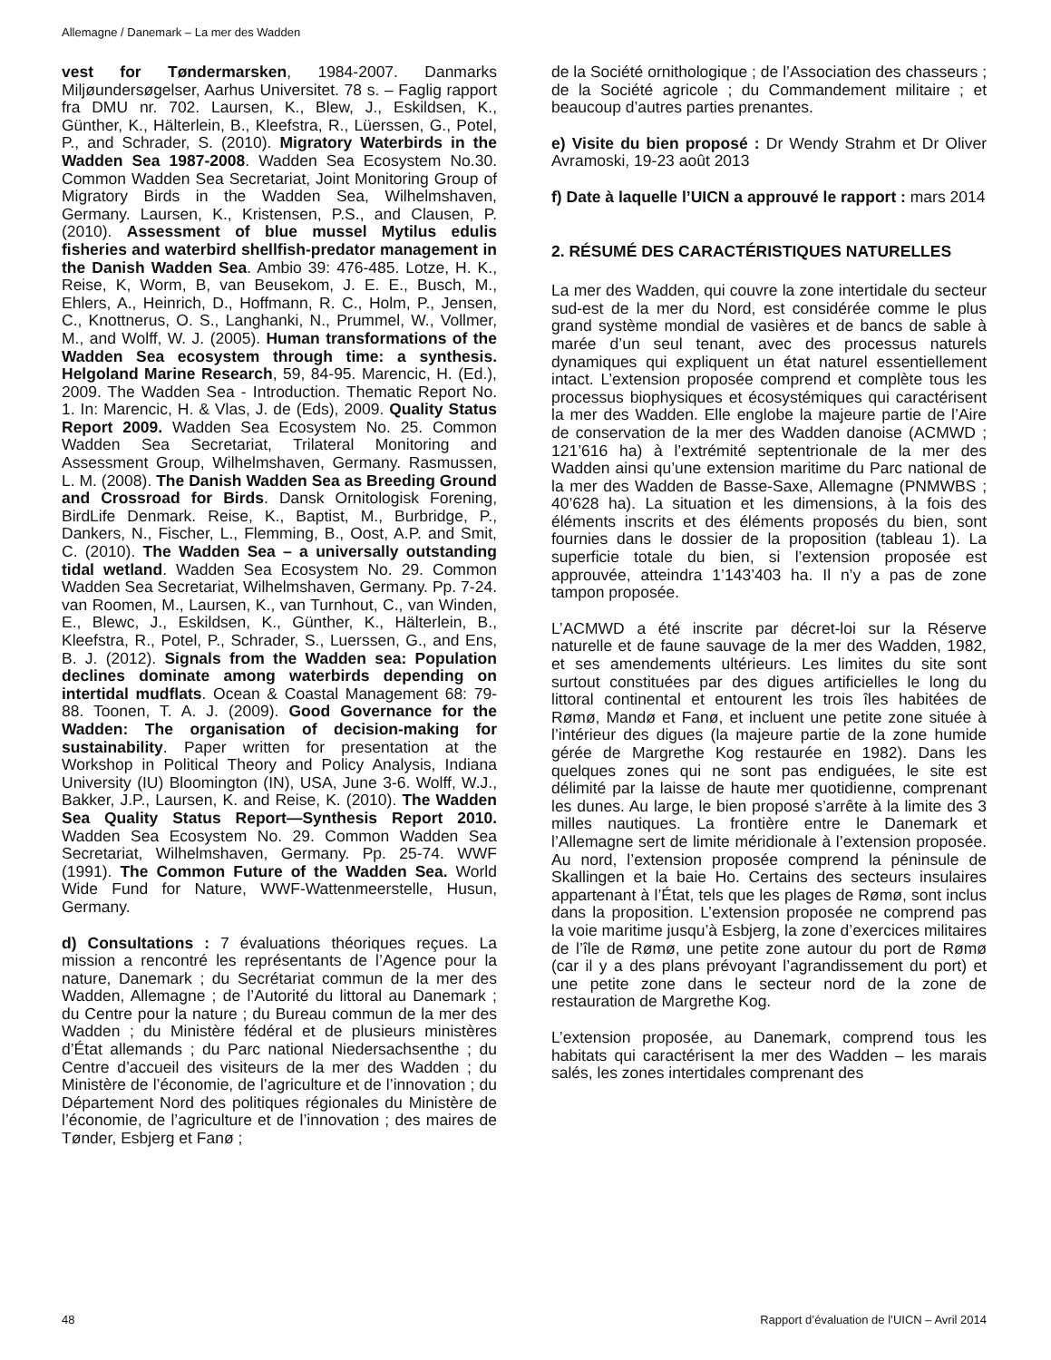Allemagne / Danemark – La mer des Wadden
vest for Tøndermarsken, 1984-2007. Danmarks Miljøundersøgelser, Aarhus Universitet. 78 s. – Faglig rapport fra DMU nr. 702. Laursen, K., Blew, J., Eskildsen, K., Günther, K., Hälterlein, B., Kleefstra, R., Lüerssen, G., Potel, P., and Schrader, S. (2010). Migratory Waterbirds in the Wadden Sea 1987-2008. Wadden Sea Ecosystem No.30. Common Wadden Sea Secretariat, Joint Monitoring Group of Migratory Birds in the Wadden Sea, Wilhelmshaven, Germany. Laursen, K., Kristensen, P.S., and Clausen, P. (2010). Assessment of blue mussel Mytilus edulis fisheries and waterbird shellfish-predator management in the Danish Wadden Sea. Ambio 39: 476-485. Lotze, H. K., Reise, K, Worm, B, van Beusekom, J. E. E., Busch, M., Ehlers, A., Heinrich, D., Hoffmann, R. C., Holm, P., Jensen, C., Knottnerus, O. S., Langhanki, N., Prummel, W., Vollmer, M., and Wolff, W. J. (2005). Human transformations of the Wadden Sea ecosystem through time: a synthesis. Helgoland Marine Research, 59, 84-95. Marencic, H. (Ed.), 2009. The Wadden Sea - Introduction. Thematic Report No. 1. In: Marencic, H. & Vlas, J. de (Eds), 2009. Quality Status Report 2009. Wadden Sea Ecosystem No. 25. Common Wadden Sea Secretariat, Trilateral Monitoring and Assessment Group, Wilhelmshaven, Germany. Rasmussen, L. M. (2008). The Danish Wadden Sea as Breeding Ground and Crossroad for Birds. Dansk Ornitologisk Forening, BirdLife Denmark. Reise, K., Baptist, M., Burbridge, P., Dankers, N., Fischer, L., Flemming, B., Oost, A.P. and Smit, C. (2010). The Wadden Sea – a universally outstanding tidal wetland. Wadden Sea Ecosystem No. 29. Common Wadden Sea Secretariat, Wilhelmshaven, Germany. Pp. 7-24. van Roomen, M., Laursen, K., van Turnhout, C., van Winden, E., Blewc, J., Eskildsen, K., Günther, K., Hälterlein, B., Kleefstra, R., Potel, P., Schrader, S., Luerssen, G., and Ens, B. J. (2012). Signals from the Wadden sea: Population declines dominate among waterbirds depending on intertidal mudflats. Ocean & Coastal Management 68: 79-88. Toonen, T. A. J. (2009). Good Governance for the Wadden: The organisation of decision-making for sustainability. Paper written for presentation at the Workshop in Political Theory and Policy Analysis, Indiana University (IU) Bloomington (IN), USA, June 3-6. Wolff, W.J., Bakker, J.P., Laursen, K. and Reise, K. (2010). The Wadden Sea Quality Status Report—Synthesis Report 2010. Wadden Sea Ecosystem No. 29. Common Wadden Sea Secretariat, Wilhelmshaven, Germany. Pp. 25-74. WWF (1991). The Common Future of the Wadden Sea. World Wide Fund for Nature, WWF-Wattenmeerstelle, Husun, Germany.
d) Consultations : 7 évaluations théoriques reçues. La mission a rencontré les représentants de l’Agence pour la nature, Danemark ; du Secrétariat commun de la mer des Wadden, Allemagne ; de l’Autorité du littoral au Danemark ; du Centre pour la nature ; du Bureau commun de la mer des Wadden ; du Ministère fédéral et de plusieurs ministères d’État allemands ; du Parc national Niedersachsenthe ; du Centre d’accueil des visiteurs de la mer des Wadden ; du Ministère de l’économie, de l’agriculture et de l’innovation ; du Département Nord des politiques régionales du Ministère de l’économie, de l’agriculture et de l’innovation ; des maires de Tønder, Esbjerg et Fanø ;
de la Société ornithologique ; de l’Association des chasseurs ; de la Société agricole ; du Commandement militaire ; et beaucoup d’autres parties prenantes.
e) Visite du bien proposé : Dr Wendy Strahm et Dr Oliver Avramoski, 19-23 août 2013
f) Date à laquelle l’UICN a approuvé le rapport : mars 2014
2. RÉSUMÉ DES CARACTÉRISTIQUES NATURELLES
La mer des Wadden, qui couvre la zone intertidale du secteur sud-est de la mer du Nord, est considérée comme le plus grand système mondial de vasières et de bancs de sable à marée d’un seul tenant, avec des processus naturels dynamiques qui expliquent un état naturel essentiellement intact. L’extension proposée comprend et complète tous les processus biophysiques et écosystémiques qui caractérisent la mer des Wadden. Elle englobe la majeure partie de l’Aire de conservation de la mer des Wadden danoise (ACMWD ; 121’616 ha) à l’extrémité septentrionale de la mer des Wadden ainsi qu’une extension maritime du Parc national de la mer des Wadden de Basse-Saxe, Allemagne (PNMWBS ; 40’628 ha). La situation et les dimensions, à la fois des éléments inscrits et des éléments proposés du bien, sont fournies dans le dossier de la proposition (tableau 1). La superficie totale du bien, si l’extension proposée est approuvée, atteindra 1’143’403 ha. Il n’y a pas de zone tampon proposée.
L’ACMWD a été inscrite par décret-loi sur la Réserve naturelle et de faune sauvage de la mer des Wadden, 1982, et ses amendements ultérieurs. Les limites du site sont surtout constituées par des digues artificielles le long du littoral continental et entourent les trois îles habitées de Rømø, Mandø et Fanø, et incluent une petite zone située à l’intérieur des digues (la majeure partie de la zone humide gérée de Margrethe Kog restaurée en 1982). Dans les quelques zones qui ne sont pas endiguées, le site est délimité par la laisse de haute mer quotidienne, comprenant les dunes. Au large, le bien proposé s’arrête à la limite des 3 milles nautiques. La frontière entre le Danemark et l’Allemagne sert de limite méridionale à l’extension proposée. Au nord, l’extension proposée comprend la péninsule de Skallingen et la baie Ho. Certains des secteurs insulaires appartenant à l’État, tels que les plages de Rømø, sont inclus dans la proposition. L’extension proposée ne comprend pas la voie maritime jusqu’à Esbjerg, la zone d’exercices militaires de l’île de Rømø, une petite zone autour du port de Rømø (car il y a des plans prévoyant l’agrandissement du port) et une petite zone dans le secteur nord de la zone de restauration de Margrethe Kog.
L’extension proposée, au Danemark, comprend tous les habitats qui caractérisent la mer des Wadden – les marais salés, les zones intertidales comprenant des
48 Rapport d’évaluation de l’UICN – Avril 2014